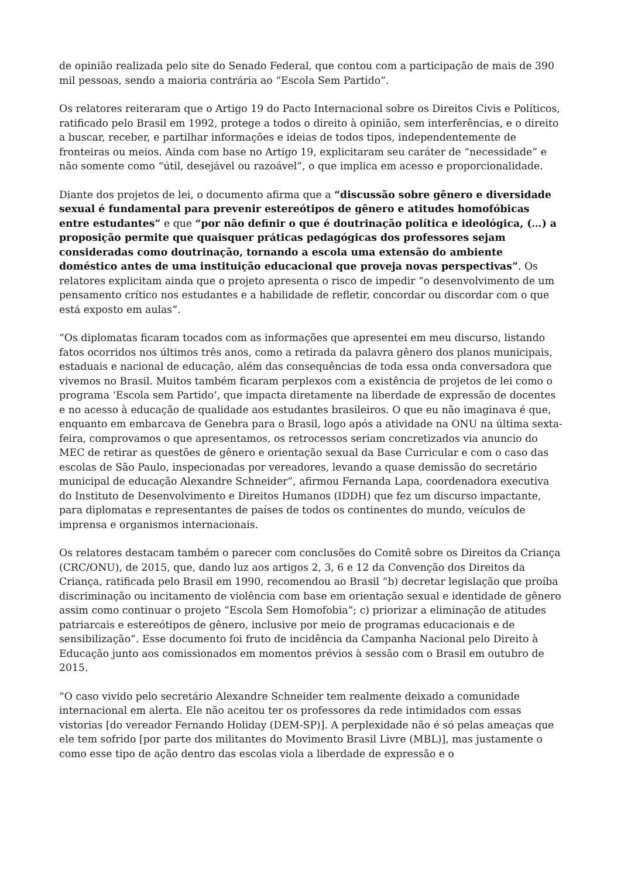de opinião realizada pelo site do Senado Federal, que contou com a participação de mais de 390 mil pessoas, sendo a maioria contrária ao “Escola Sem Partido”.
Os relatores reiteraram que o Artigo 19 do Pacto Internacional sobre os Direitos Civis e Políticos, ratificado pelo Brasil em 1992, protege a todos o direito à opinião, sem interferências, e o direito a buscar, receber, e partilhar informações e ideias de todos tipos, independentemente de fronteiras ou meios. Ainda com base no Artigo 19, explicitaram seu caráter de “necessidade” e não somente como “útil, desejável ou razoável”, o que implica em acesso e proporcionalidade.
Diante dos projetos de lei, o documento afirma que a “discussão sobre gênero e diversidade sexual é fundamental para prevenir estereótipos de gênero e atitudes homofóbicas entre estudantes” e que “por não definir o que é doutrinação política e ideológica, (…) a proposição permite que quaisquer práticas pedagógicas dos professores sejam consideradas como doutrinação, tornando a escola uma extensão do ambiente doméstico antes de uma instituição educacional que proveja novas perspectivas”. Os relatores explicitam ainda que o projeto apresenta o risco de impedir “o desenvolvimento de um pensamento crítico nos estudantes e a habilidade de refletir, concordar ou discordar com o que está exposto em aulas”.
“Os diplomatas ficaram tocados com as informações que apresentei em meu discurso, listando fatos ocorridos nos últimos três anos, como a retirada da palavra gênero dos planos municipais, estaduais e nacional de educação, além das consequências de toda essa onda conversadora que vivemos no Brasil. Muitos também ficaram perplexos com a existência de projetos de lei como o programa ‘Escola sem Partido’, que impacta diretamente na liberdade de expressão de docentes e no acesso à educação de qualidade aos estudantes brasileiros. O que eu não imaginava é que, enquanto em embarcava de Genebra para o Brasil, logo após a atividade na ONU na última sexta-feira, comprovamos o que apresentamos, os retrocessos seriam concretizados via anuncio do MEC de retirar as questões de gênero e orientação sexual da Base Curricular e com o caso das escolas de São Paulo, inspecionadas por vereadores, levando a quase demissão do secretário municipal de educação Alexandre Schneider”, afirmou Fernanda Lapa, coordenadora executiva do Instituto de Desenvolvimento e Direitos Humanos (IDDH) que fez um discurso impactante, para diplomatas e representantes de países de todos os continentes do mundo, veículos de imprensa e organismos internacionais.
Os relatores destacam também o parecer com conclusões do Comitê sobre os Direitos da Criança (CRC/ONU), de 2015, que, dando luz aos artigos 2, 3, 6 e 12 da Convenção dos Direitos da Criança, ratificada pelo Brasil em 1990, recomendou ao Brasil “b) decretar legislação que proíba discriminação ou incitamento de violência com base em orientação sexual e identidade de gênero assim como continuar o projeto “Escola Sem Homofobia”; c) priorizar a eliminação de atitudes patriarcais e estereótipos de gênero, inclusive por meio de programas educacionais e de sensibilização”. Esse documento foi fruto de incidência da Campanha Nacional pelo Direito à Educação junto aos comissionados em momentos prévios à sessão com o Brasil em outubro de 2015.
“O caso vivido pelo secretário Alexandre Schneider tem realmente deixado a comunidade internacional em alerta. Ele não aceitou ter os professores da rede intimidados com essas vistorias [do vereador Fernando Holiday (DEM-SP)]. A perplexidade não é só pelas ameaças que ele tem sofrido [por parte dos militantes do Movimento Brasil Livre (MBL)], mas justamente o como esse tipo de ação dentro das escolas viola a liberdade de expressão e o